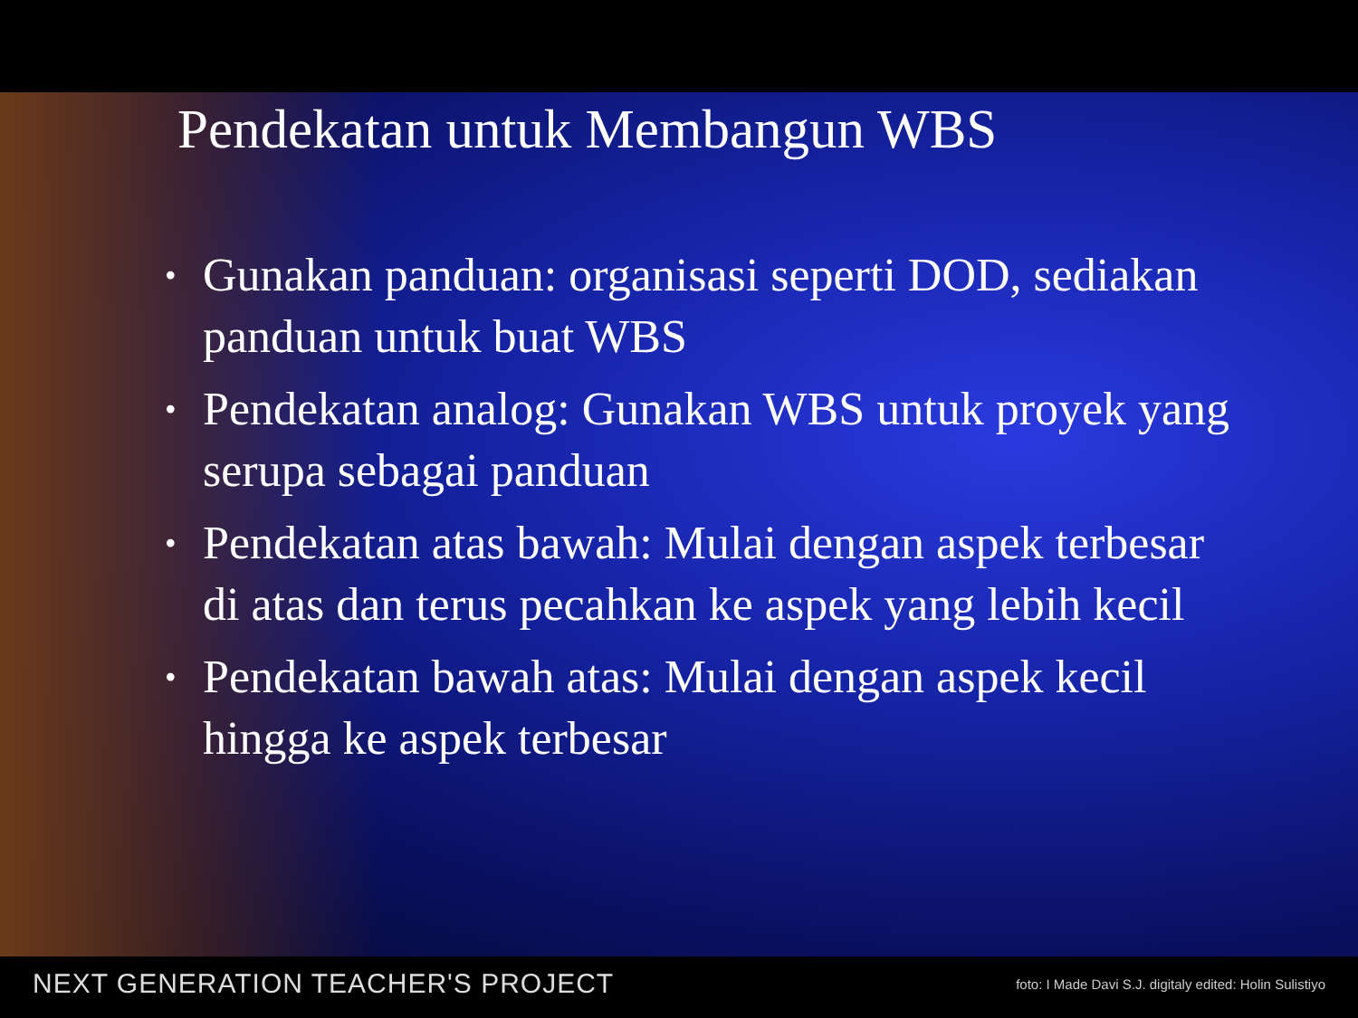Pendekatan untuk Membangun WBS
• Gunakan panduan: organisasi seperti DOD, sediakan panduan untuk buat WBS
• Pendekatan analog: Gunakan WBS untuk proyek yang serupa sebagai panduan
• Pendekatan atas bawah: Mulai dengan aspek terbesar di atas dan terus pecahkan ke aspek yang lebih kecil
• Pendekatan bawah atas: Mulai dengan aspek kecil hingga ke aspek terbesar
NEXT GENERATION TEACHER'S PROJECT foto: I Made Davi S.J. digitaly edited: Holin Sulistiyo